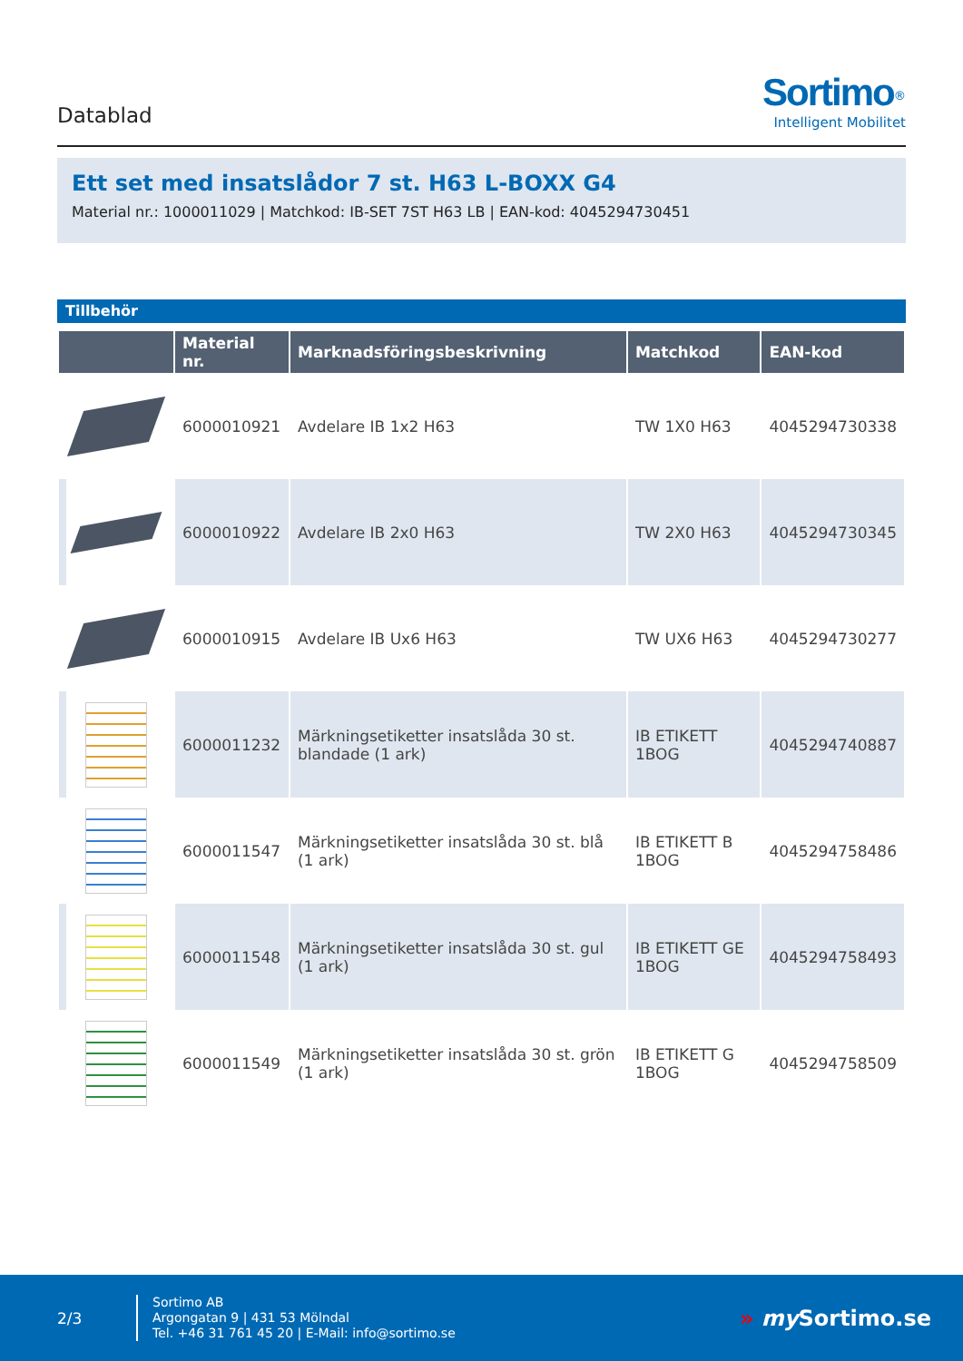Datablad
Sortimo<sup>®</sup>
Intelligent Mobilitet
Ett set med insatslådor 7 st. H63 L-BOXX G4
Material nr.: 1000011029 | Matchkod: IB-SET 7ST H63 LB | EAN-kod: 4045294730451
Tillbehör
| | Material nr. | Marknadsföringsbeskrivning | Matchkod | EAN-kod |
| --- | --- | --- | --- | --- |
| | 6000010921 | Avdelare IB 1x2 H63 | TW 1X0 H63 | 4045294730338 |
| | 6000010922 | Avdelare IB 2x0 H63 | TW 2X0 H63 | 4045294730345 |
| | 6000010915 | Avdelare IB Ux6 H63 | TW UX6 H63 | 4045294730277 |
| | 6000011232 | Märkningsetiketter insatslåda 30 st. blandade (1 ark) | IB ETIKETT 1BOG | 4045294740887 |
| | 6000011547 | Märkningsetiketter insatslåda 30 st. blå (1 ark) | IB ETIKETT B 1BOG | 4045294758486 |
| | 6000011548 | Märkningsetiketter insatslåda 30 st. gul (1 ark) | IB ETIKETT GE 1BOG | 4045294758493 |
| | 6000011549 | Märkningsetiketter insatslåda 30 st. grön (1 ark) | IB ETIKETT G 1BOG | 4045294758509 |
2/3
Sortimo AB
Argongatan 9 | 431 53 Mölndal
Tel. +46 31 761 45 20 | E-Mail: info@sortimo.se
» my Sortimo.se